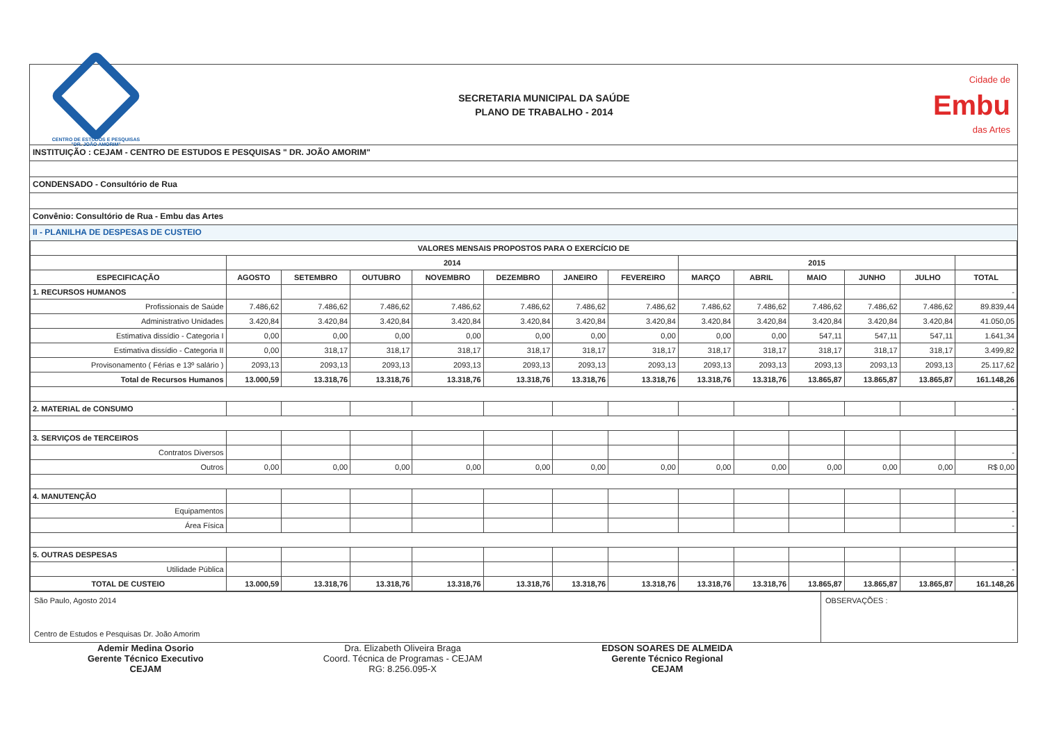CENTRO DE ESTUDOS E PESQUISAS
"DR. JOÃO AMORIM"
SECRETARIA MUNICIPAL DA SAÚDE
PLANO DE TRABALHO - 2014
Cidade de
Embu
das Artes
INSTITUIÇÃO : CEJAM - CENTRO DE ESTUDOS E PESQUISAS " DR. JOÃO AMORIM"
CONDENSADO - Consultório de Rua
Convênio: Consultório de Rua - Embu das Artes
II - PLANILHA DE DESPESAS DE CUSTEIO
| VALORES MENSAIS PROPOSTOS PARA O EXERCÍCIO DE | | | | | | | | | | | | | |
| --- | --- | --- | --- | --- | --- | --- | --- | --- | --- | --- | --- | --- | --- |
| | 2014 | | | | | | | 2015 | | | | | |
| ESPECIFICAÇÃO | AGOSTO | SETEMBRO | OUTUBRO | NOVEMBRO | DEZEMBRO | JANEIRO | FEVEREIRO | MARÇO | ABRIL | MAIO | JUNHO | JULHO | TOTAL |
| 1. RECURSOS HUMANOS | | | | | | | | | | | | | - |
| Profissionais de Saúde | 7.486,62 | 7.486,62 | 7.486,62 | 7.486,62 | 7.486,62 | 7.486,62 | 7.486,62 | 7.486,62 | 7.486,62 | 7.486,62 | 7.486,62 | 7.486,62 | 89.839,44 |
| Administrativo Unidades | 3.420,84 | 3.420,84 | 3.420,84 | 3.420,84 | 3.420,84 | 3.420,84 | 3.420,84 | 3.420,84 | 3.420,84 | 3.420,84 | 3.420,84 | 3.420,84 | 41.050,05 |
| Estimativa dissídio - Categoria I | 0,00 | 0,00 | 0,00 | 0,00 | 0,00 | 0,00 | 0,00 | 0,00 | 0,00 | 547,11 | 547,11 | 547,11 | 1.641,34 |
| Estimativa dissídio - Categoria II | 0,00 | 318,17 | 318,17 | 318,17 | 318,17 | 318,17 | 318,17 | 318,17 | 318,17 | 318,17 | 318,17 | 318,17 | 3.499,82 |
| Provisonamento ( Férias e 13º salário ) | 2093,13 | 2093,13 | 2093,13 | 2093,13 | 2093,13 | 2093,13 | 2093,13 | 2093,13 | 2093,13 | 2093,13 | 2093,13 | 2093,13 | 25.117,62 |
| Total de Recursos Humanos | 13.000,59 | 13.318,76 | 13.318,76 | 13.318,76 | 13.318,76 | 13.318,76 | 13.318,76 | 13.318,76 | 13.318,76 | 13.865,87 | 13.865,87 | 13.865,87 | 161.148,26 |
| 2. MATERIAL de CONSUMO | | | | | | | | | | | | | - |
| 3. SERVIÇOS de TERCEIROS | | | | | | | | | | | | | |
| Contratos Diversos | | | | | | | | | | | | | - |
| Outros | 0,00 | 0,00 | 0,00 | 0,00 | 0,00 | 0,00 | 0,00 | 0,00 | 0,00 | 0,00 | 0,00 | 0,00 | R$ 0,00 |
| 4. MANUTENÇÃO | | | | | | | | | | | | | |
| Equipamentos | | | | | | | | | | | | | - |
| Área Física | | | | | | | | | | | | | - |
| 5. OUTRAS DESPESAS | | | | | | | | | | | | | |
| Utilidade Pública | | | | | | | | | | | | | - |
| TOTAL DE CUSTEIO | 13.000,59 | 13.318,76 | 13.318,76 | 13.318,76 | 13.318,76 | 13.318,76 | 13.318,76 | 13.318,76 | 13.318,76 | 13.865,87 | 13.865,87 | 13.865,87 | 161.148,26 |
São Paulo, Agosto 2014
Centro de Estudos e Pesquisas Dr. João Amorim
OBSERVAÇÕES :
Ademir Medina Osorio
Gerente Técnico Executivo
CEJAM
Dra. Elizabeth Oliveira Braga
Coord. Técnica de Programas - CEJAM
RG: 8.256.095-X
EDSON SOARES DE ALMEIDA
Gerente Técnico Regional
CEJAM